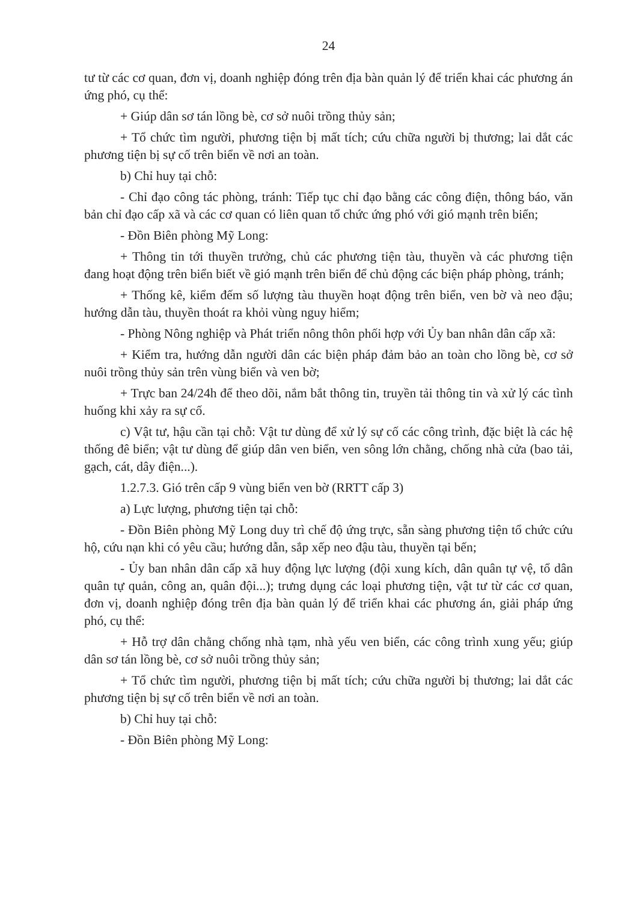24
tư từ các cơ quan, đơn vị, doanh nghiệp đóng trên địa bàn quản lý để triển khai các phương án ứng phó, cụ thể:
+ Giúp dân sơ tán lồng bè, cơ sở nuôi trồng thủy sản;
+ Tổ chức tìm người, phương tiện bị mất tích; cứu chữa người bị thương; lai dắt các phương tiện bị sự cố trên biển về nơi an toàn.
b) Chỉ huy tại chỗ:
- Chỉ đạo công tác phòng, tránh: Tiếp tục chỉ đạo bằng các công điện, thông báo, văn bản chỉ đạo cấp xã và các cơ quan có liên quan tổ chức ứng phó với gió mạnh trên biển;
- Đồn Biên phòng Mỹ Long:
+ Thông tin tới thuyền trưởng, chủ các phương tiện tàu, thuyền và các phương tiện đang hoạt động trên biển biết về gió mạnh trên biển để chủ động các biện pháp phòng, tránh;
+ Thống kê, kiểm đếm số lượng tàu thuyền hoạt động trên biển, ven bờ và neo đậu; hướng dẫn tàu, thuyền thoát ra khỏi vùng nguy hiểm;
- Phòng Nông nghiệp và Phát triển nông thôn phối hợp với Ủy ban nhân dân cấp xã:
+ Kiểm tra, hướng dẫn người dân các biện pháp đảm bảo an toàn cho lồng bè, cơ sở nuôi trồng thủy sản trên vùng biển và ven bờ;
+ Trực ban 24/24h để theo dõi, nắm bắt thông tin, truyền tải thông tin và xử lý các tình huống khi xảy ra sự cố.
c) Vật tư, hậu cần tại chỗ: Vật tư dùng để xử lý sự cố các công trình, đặc biệt là các hệ thống đê biển; vật tư dùng để giúp dân ven biển, ven sông lớn chằng, chống nhà cửa (bao tải, gạch, cát, dây điện...).
1.2.7.3. Gió trên cấp 9 vùng biển ven bờ (RRTT cấp 3)
a) Lực lượng, phương tiện tại chỗ:
- Đồn Biên phòng Mỹ Long duy trì chế độ ứng trực, sẵn sàng phương tiện tổ chức cứu hộ, cứu nạn khi có yêu cầu; hướng dẫn, sắp xếp neo đậu tàu, thuyền tại bến;
- Ủy ban nhân dân cấp xã huy động lực lượng (đội xung kích, dân quân tự vệ, tổ dân quân tự quản, công an, quân đội...); trưng dụng các loại phương tiện, vật tư từ các cơ quan, đơn vị, doanh nghiệp đóng trên địa bàn quản lý để triển khai các phương án, giải pháp ứng phó, cụ thể:
+ Hỗ trợ dân chằng chống nhà tạm, nhà yếu ven biển, các công trình xung yếu; giúp dân sơ tán lồng bè, cơ sở nuôi trồng thủy sản;
+ Tổ chức tìm người, phương tiện bị mất tích; cứu chữa người bị thương; lai dắt các phương tiện bị sự cố trên biển về nơi an toàn.
b) Chỉ huy tại chỗ:
- Đồn Biên phòng Mỹ Long: